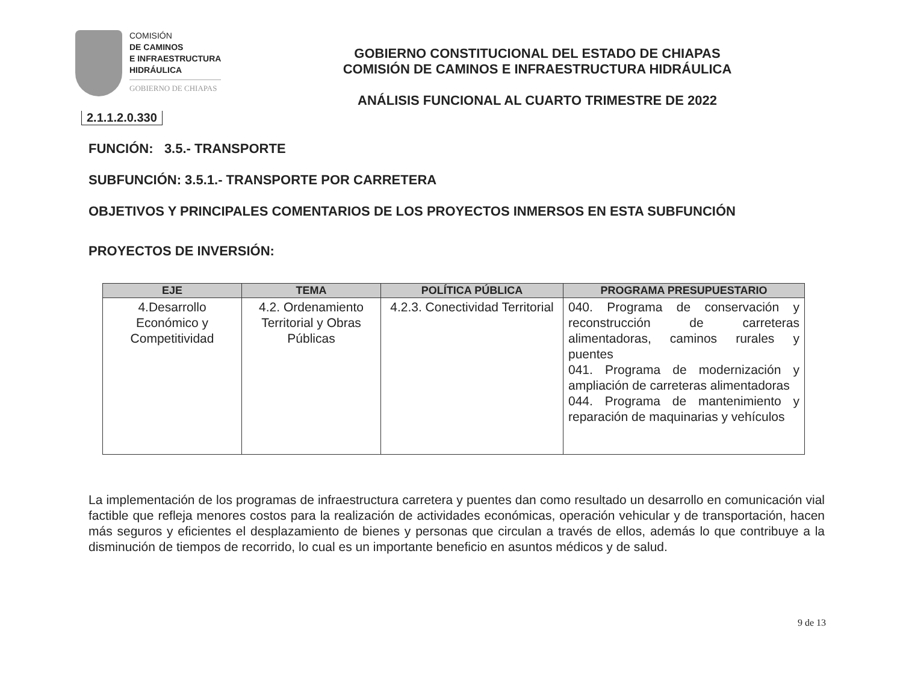COMISIÓN
DE CAMINOS
E INFRAESTRUCTURA
HIDRÁULICA
GOBIERNO DE CHIAPAS
GOBIERNO CONSTITUCIONAL DEL ESTADO DE CHIAPAS
COMISIÓN DE CAMINOS E INFRAESTRUCTURA HIDRÁULICA
ANÁLISIS FUNCIONAL AL CUARTO TRIMESTRE DE 2022
2.1.1.2.0.330
FUNCIÓN: 3.5.- TRANSPORTE
SUBFUNCIÓN: 3.5.1.- TRANSPORTE POR CARRETERA
OBJETIVOS Y PRINCIPALES COMENTARIOS DE LOS PROYECTOS INMERSOS EN ESTA SUBFUNCIÓN
PROYECTOS DE INVERSIÓN:
| EJE | TEMA | POLÍTICA PÚBLICA | PROGRAMA PRESUPUESTARIO |
| --- | --- | --- | --- |
| 4.Desarrollo Económico y Competitividad | 4.2. Ordenamiento Territorial y Obras Públicas | 4.2.3. Conectividad Territorial | 040. Programa de conservación y reconstrucción de carreteras alimentadoras, caminos rurales y puentes 041. Programa de modernización y ampliación de carreteras alimentadoras 044. Programa de mantenimiento y reparación de maquinarias y vehículos |
La implementación de los programas de infraestructura carretera y puentes dan como resultado un desarrollo en comunicación vial factible que refleja menores costos para la realización de actividades económicas, operación vehicular y de transportación, hacen más seguros y eficientes el desplazamiento de bienes y personas que circulan a través de ellos, además lo que contribuye a la disminución de tiempos de recorrido, lo cual es un importante beneficio en asuntos médicos y de salud.
9 de 13